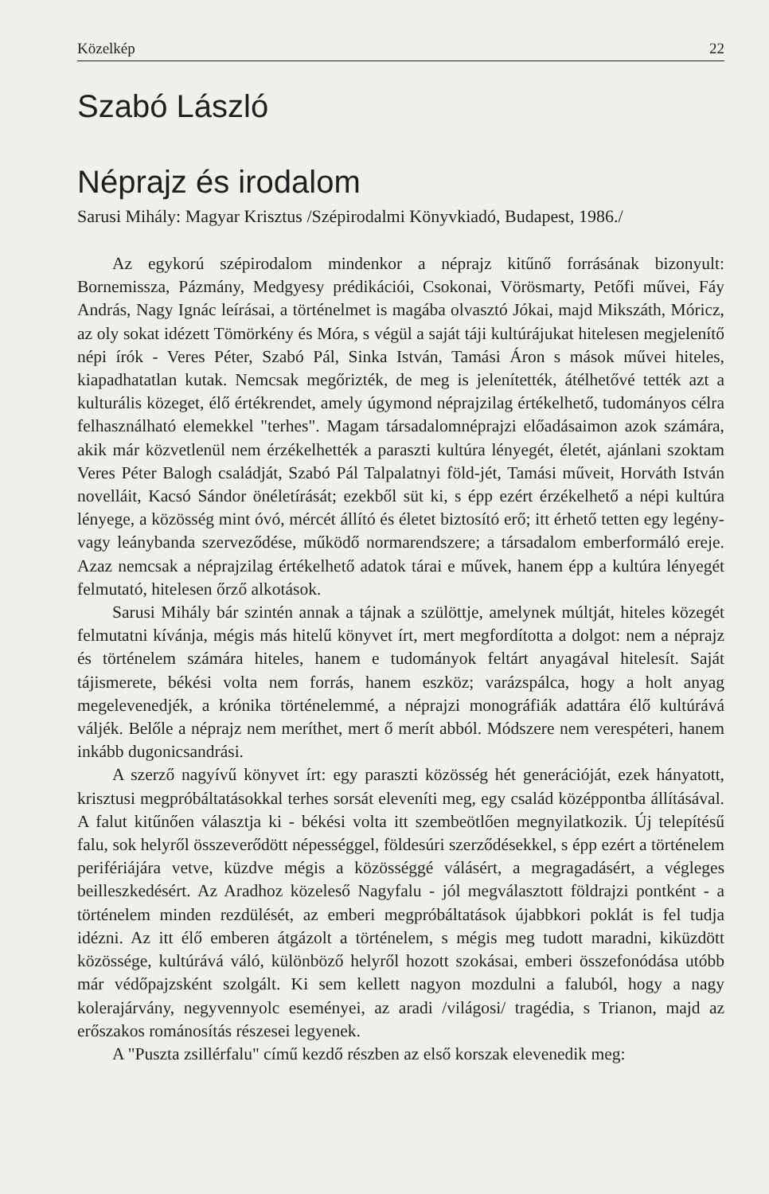Közelkép 22
Szabó László
Néprajz és irodalom
Sarusi Mihály: Magyar Krisztus /Szépirodalmi Könyvkiadó, Budapest, 1986./
Az egykorú szépirodalom mindenkor a néprajz kitűnő forrásának bizonyult: Bornemissza, Pázmány, Medgyesy prédikációi, Csokonai, Vörösmarty, Petőfi művei, Fáy András, Nagy Ignác leírásai, a történelmet is magába olvasztó Jókai, majd Mikszáth, Móricz, az oly sokat idézett Tömörkény és Móra, s végül a saját táji kultúrájukat hitelesen megjelenítő népi írók - Veres Péter, Szabó Pál, Sinka István, Tamási Áron s mások művei hiteles, kiapadhatatlan kutak. Nemcsak megőrizték, de meg is jelenítették, átélhetővé tették azt a kulturális közeget, élő értékrendet, amely úgymond néprajzilag értékelhető, tudományos célra felhasználható elemekkel "terhes". Magam társadalomnéprajzi előadásaimon azok számára, akik már közvetlenül nem érzékelhették a paraszti kultúra lényegét, életét, ajánlani szoktam Veres Péter Balogh családját, Szabó Pál Talpalatnyi föld-jét, Tamási műveit, Horváth István novelláit, Kacsó Sándor önéletírását; ezekből süt ki, s épp ezért érzékelhető a népi kultúra lényege, a közösség mint óvó, mércét állító és életet biztosító erő; itt érhető tetten egy legény- vagy leánybanda szerveződése, működő normarendszere; a társadalom emberformáló ereje. Azaz nemcsak a néprajzilag értékelhető adatok tárai e művek, hanem épp a kultúra lényegét felmutató, hitelesen őrző alkotások.
Sarusi Mihály bár szintén annak a tájnak a szülöttje, amelynek múltját, hiteles közegét felmutatni kívánja, mégis más hitelű könyvet írt, mert megfordította a dolgot: nem a néprajz és történelem számára hiteles, hanem e tudományok feltárt anyagával hitelesít. Saját tájismerete, békési volta nem forrás, hanem eszköz; varázspálca, hogy a holt anyag megelevenedjék, a krónika történelemmé, a néprajzi monográfiák adattára élő kultúrává váljék. Belőle a néprajz nem meríthet, mert ő merít abból. Módszere nem verespéteri, hanem inkább dugonicsandrási.
A szerző nagyívű könyvet írt: egy paraszti közösség hét generációját, ezek hányatott, krisztusi megpróbáltatásokkal terhes sorsát eleveníti meg, egy család középpontba állításával. A falut kitűnően választja ki - békési volta itt szembeötlően megnyilatkozik. Új telepítésű falu, sok helyről összeverődött népességgel, földesúri szerződésekkel, s épp ezért a történelem perifériájára vetve, küzdve mégis a közösséggé válásért, a megragadásért, a végleges beilleszkedésért. Az Aradhoz közeleső Nagyfalu - jól megválasztott földrajzi pontként - a történelem minden rezdülését, az emberi megpróbáltatások újabbkori poklát is fel tudja idézni. Az itt élő emberen átgázolt a történelem, s mégis meg tudott maradni, kiküzdött közössége, kultúrává váló, különböző helyről hozott szokásai, emberi összefonódása utóbb már védőpajzsként szolgált. Ki sem kellett nagyon mozdulni a faluból, hogy a nagy kolerajárvány, negyvennyolc eseményei, az aradi /világosi/ tragédia, s Trianon, majd az erőszakos románosítás részesei legyenek.
A "Puszta zsillérfalu" című kezdő részben az első korszak elevenedik meg: